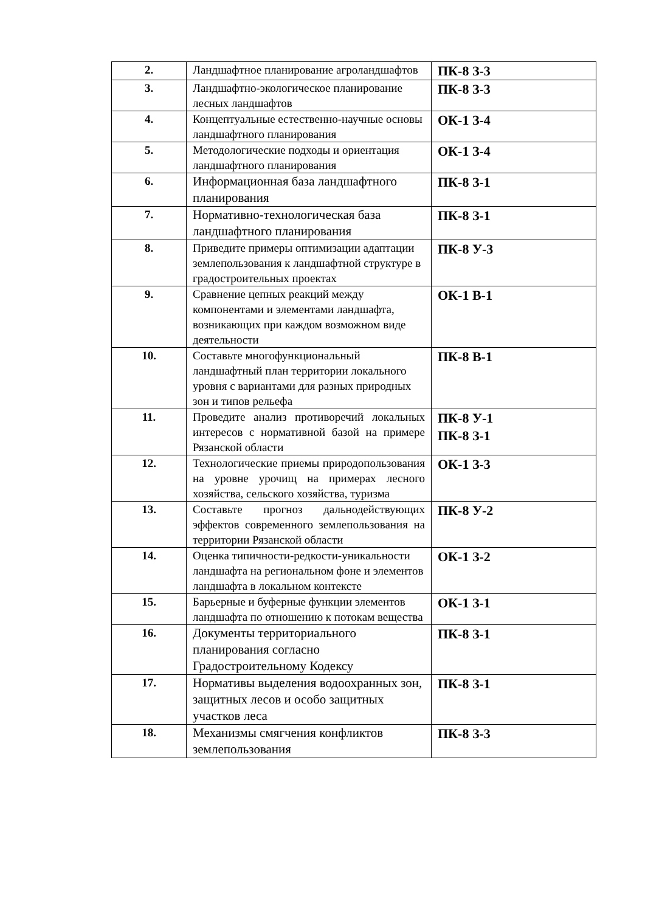| 2. | Ландшафтное планирование агроландшафтов | ПК-8 З-3 |
| 3. | Ландшафтно-экологическое планирование лесных ландшафтов | ПК-8 З-3 |
| 4. | Концептуальные естественно-научные основы ландшафтного планирования | ОК-1 З-4 |
| 5. | Методологические подходы и ориентация ландшафтного планирования | ОК-1 З-4 |
| 6. | Информационная база ландшафтного планирования | ПК-8 З-1 |
| 7. | Нормативно-технологическая база ландшафтного планирования | ПК-8 З-1 |
| 8. | Приведите примеры оптимизации адаптации землепользования к ландшафтной структуре в градостроительных проектах | ПК-8 У-3 |
| 9. | Сравнение цепных реакций между компонентами и элементами ландшафта, возникающих при каждом возможном виде деятельности | ОК-1 В-1 |
| 10. | Составьте многофункциональный ландшафтный план территории локального уровня с вариантами для разных природных зон и типов рельефа | ПК-8 В-1 |
| 11. | Проведите анализ противоречий локальных интересов с нормативной базой на примере Рязанской области | ПК-8 У-1 ПК-8 З-1 |
| 12. | Технологические приемы природопользования на уровне урочищ на примерах лесного хозяйства, сельского хозяйства, туризма | ОК-1 З-3 |
| 13. | Составьте прогноз дальнодействующих эффектов современного землепользования на территории Рязанской области | ПК-8 У-2 |
| 14. | Оценка типичности-редкости-уникальности ландшафта на региональном фоне и элементов ландшафта в локальном контексте | ОК-1 З-2 |
| 15. | Барьерные и буферные функции элементов ландшафта по отношению к потокам вещества | ОК-1 З-1 |
| 16. | Документы территориального планирования согласно Градостроительному Кодексу | ПК-8 З-1 |
| 17. | Нормативы выделения водоохранных зон, защитных лесов и особо защитных участков леса | ПК-8 З-1 |
| 18. | Механизмы смягчения конфликтов землепользования | ПК-8 З-3 |